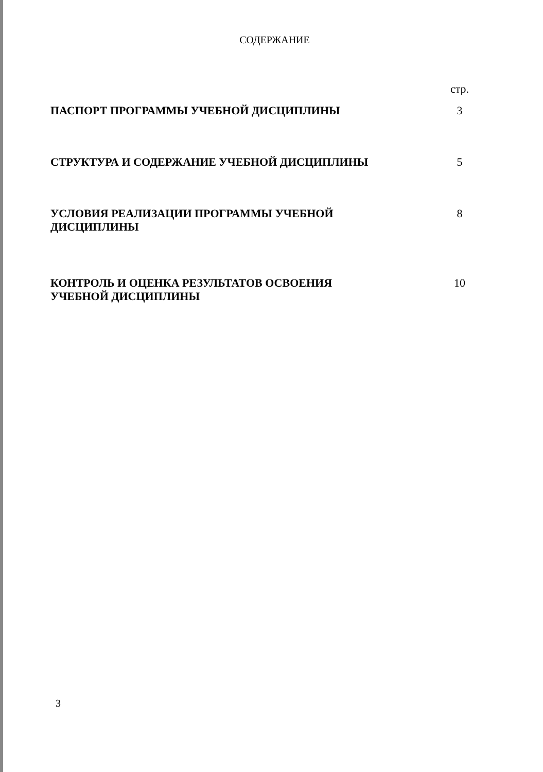СОДЕРЖАНИЕ
| | стр. |
| ПАСПОРТ ПРОГРАММЫ УЧЕБНОЙ ДИСЦИПЛИНЫ | 3 |
| СТРУКТУРА И СОДЕРЖАНИЕ УЧЕБНОЙ ДИСЦИПЛИНЫ | 5 |
| УСЛОВИЯ РЕАЛИЗАЦИИ ПРОГРАММЫ УЧЕБНОЙ ДИСЦИПЛИНЫ | 8 |
| КОНТРОЛЬ И ОЦЕНКА РЕЗУЛЬТАТОВ ОСВОЕНИЯ УЧЕБНОЙ ДИСЦИПЛИНЫ | 10 |
3